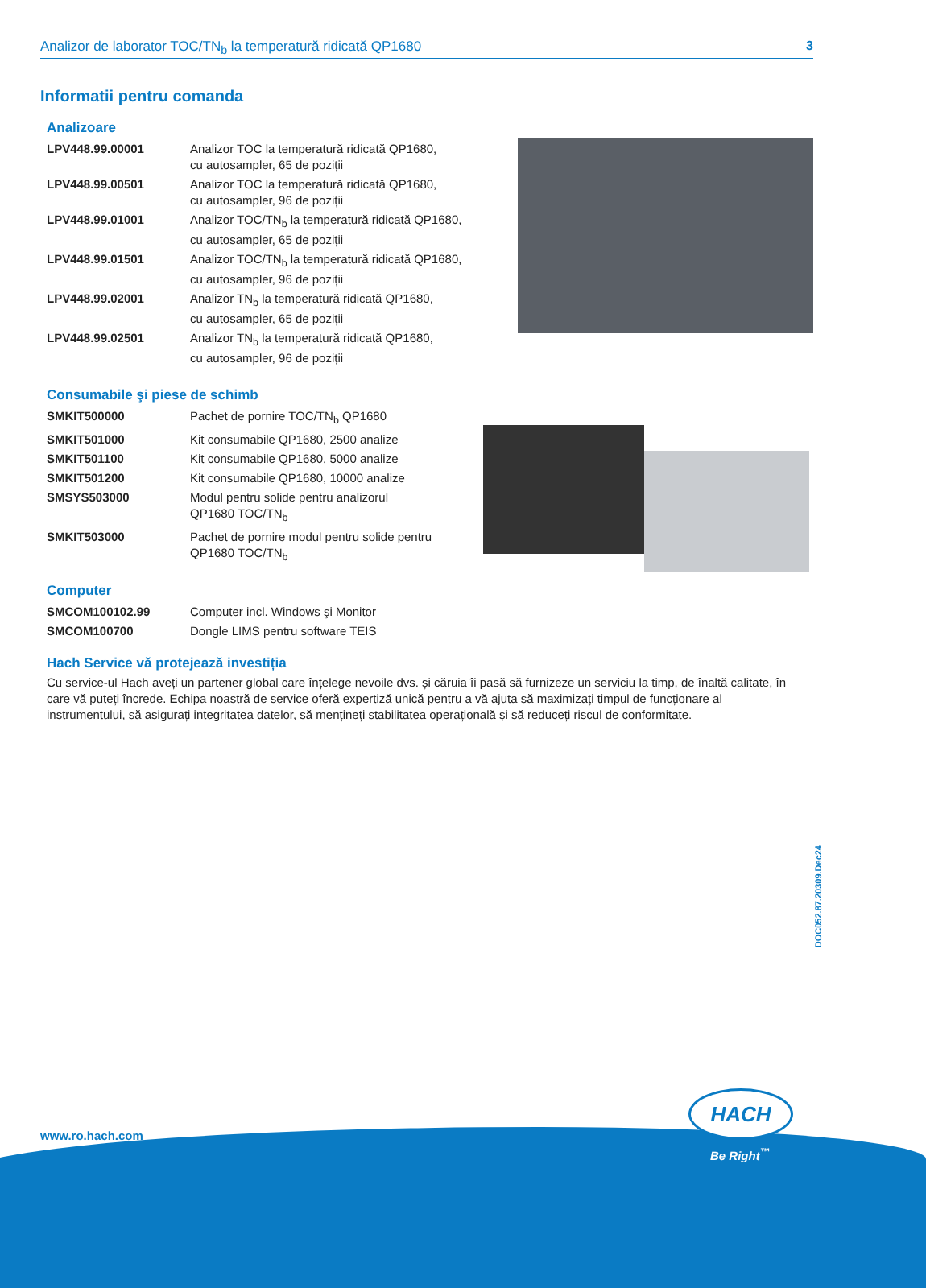Analizor de laborator TOC/TN<sub>b</sub> la temperatură ridicată QP1680 3
Informatii pentru comanda
Analizoare
| LPV448.99.00001 | Analizor TOC la temperatură ridicată QP1680, cu autosampler, 65 de poziții |
| LPV448.99.00501 | Analizor TOC la temperatură ridicată QP1680, cu autosampler, 96 de poziții |
| LPV448.99.01001 | Analizor TOC/TN<sub>b</sub> la temperatură ridicată QP1680, cu autosampler, 65 de poziții |
| LPV448.99.01501 | Analizor TOC/TN<sub>b</sub> la temperatură ridicată QP1680, cu autosampler, 96 de poziții |
| LPV448.99.02001 | Analizor TN<sub>b</sub> la temperatură ridicată QP1680, cu autosampler, 65 de poziții |
| LPV448.99.02501 | Analizor TN<sub>b</sub> la temperatură ridicată QP1680, cu autosampler, 96 de poziții |
Consumabile şi piese de schimb
| SMKIT500000 | Pachet de pornire TOC/TN<sub>b</sub> QP1680 |
| SMKIT501000 | Kit consumabile QP1680, 2500 analize |
| SMKIT501100 | Kit consumabile QP1680, 5000 analize |
| SMKIT501200 | Kit consumabile QP1680, 10000 analize |
| SMSYS503000 | Modul pentru solide pentru analizorul QP1680 TOC/TN<sub>b</sub> |
| SMKIT503000 | Pachet de pornire modul pentru solide pentru QP1680 TOC/TN<sub>b</sub> |
Computer
| SMCOM100102.99 | Computer incl. Windows şi Monitor |
| SMCOM100700 | Dongle LIMS pentru software TEIS |
Hach Service vă protejează investiția
Cu service-ul Hach aveți un partener global care înțelege nevoile dvs. și căruia îi pasă să furnizeze un serviciu la timp, de înaltă calitate, în care vă puteți încrede. Echipa noastră de service oferă expertiză unică pentru a vă ajuta să maximizați timpul de funcționare al instrumentului, să asigurați integritatea datelor, să mențineți stabilitatea operațională și să reduceți riscul de conformitate.
DOC052.87.20309.Dec24
www.ro.hach.com
HACH
Be Right<sup>™</sup>